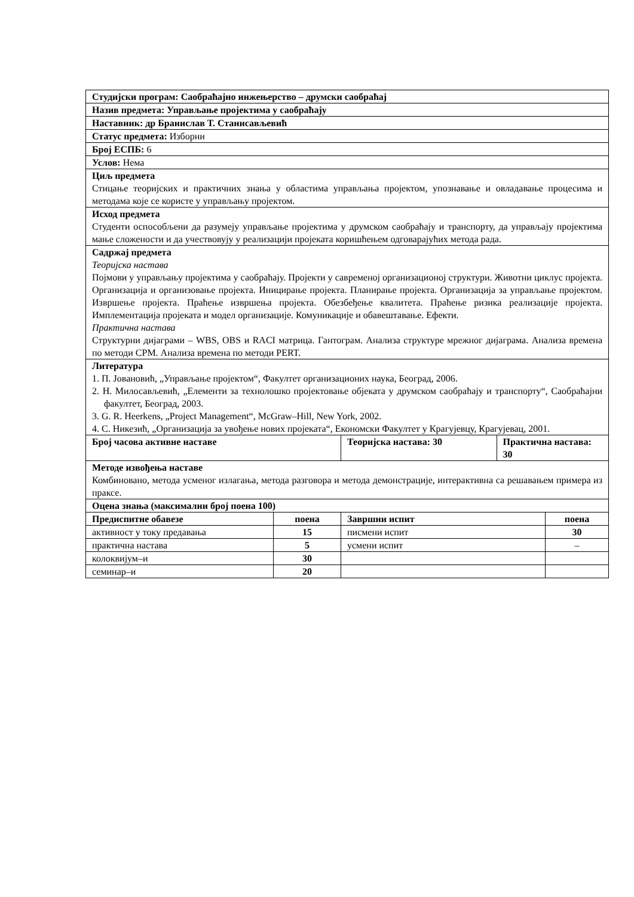| Студијски програм: Саобраћајно инжењерство – друмски саобраћај | | | | |
| Назив предмета: Управљање пројектима у саобраћају | | | | |
| Наставник: др Бранислав Т. Станисављевић | | | | |
| Статус предмета: Изборни | | | | |
| Број ЕСПБ: 6 | | | | |
| Услов: Нема | | | | |
| Циљ предмета Стицање теоријских и практичних знања у областима управљања пројектом, упознавање и овладавање процесима и методама које се користе у управљању пројектом. | | | | |
| Исход предмета Студенти оспособљени да разумеју управљање пројектима у друмском саобраћају и транспорту, да управљају пројектима мање сложености и да учествовују у реализацији пројеката коришћењем одговарајућих метода рада. | | | | |
| Садржај предмета Теоријска настава Појмови у управљању пројектима у саобраћају. Пројекти у савременој организационој структури. Животни циклус пројекта. Организација и организовање пројекта. Иницирање пројекта. Планирање пројекта. Организација за управљање пројектом. Извршење пројекта. Праћење извршења пројекта. Обезбеђење квалитета. Праћење ризика реализације пројекта. Имплементација пројеката и модел организације. Комуникације и обавештавање. Ефекти. Практична настава Структурни дијаграми – WBS, OBS и RACI матрица. Гантограм. Анализа структуре мрежног дијаграма. Анализа времена по методи CPM. Анализа времена по методи PERT. | | | | |
| Литература 1. П. Јовановић, „Управљање пројектом“, Факултет организационих наука, Београд, 2006. 2. Н. Милосављевић, „Елементи за технолошко пројектовање објеката у друмском саобраћају и транспорту“, Саобраћајни факултет, Београд, 2003. 3. G. R. Heerkens, „Project Management“, McGraw–Hill, New York, 2002. 4. С. Никезић, „Организација за увођење нових пројеката“, Економски Факултет у Крагујевцу, Крагујевац, 2001. | | | | |
| Број часова активне наставе | | Теоријска настава: 30 | Практична настава: 30 | |
| Методе извођења наставе Комбиновано, метода усменог излагања, метода разговора и метода демонстрације, интерактивна са решавањем примера из праксе. | | | | |
| Оцена знања (максимални број поена 100) | | | | |
| Предиспитне обавезе | поена | Завршни испит | | поена |
| активност у току предавања | 15 | писмени испит | | 30 |
| практична настава | 5 | усмени испит | | – |
| колоквијум–и | 30 | | | |
| семинар–и | 20 | | | |